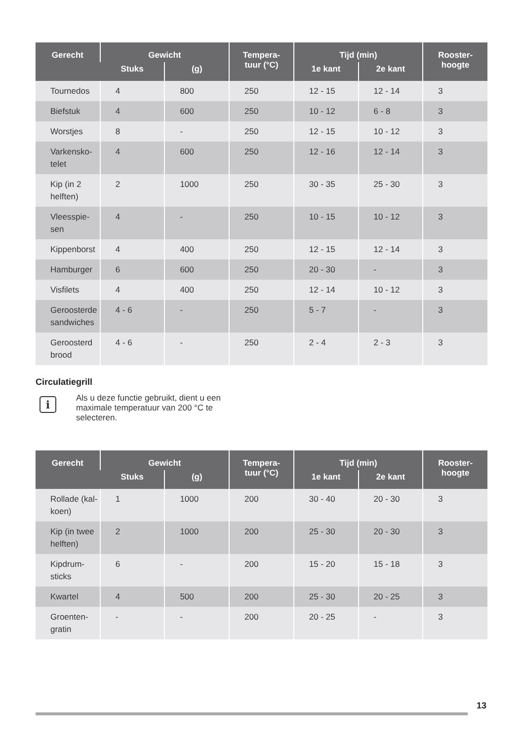| Gerecht | Gewicht | | Tempera- tuur (°C) | Tijd (min) | | Rooster- hoogte |
| --- | --- | --- | --- | --- | --- | --- |
| | Stuks | (g) | | 1e kant | 2e kant | |
| Tournedos | 4 | 800 | 250 | 12 - 15 | 12 - 14 | 3 |
| Biefstuk | 4 | 600 | 250 | 10 - 12 | 6 - 8 | 3 |
| Worstjes | 8 | - | 250 | 12 - 15 | 10 - 12 | 3 |
| Varkensko- telet | 4 | 600 | 250 | 12 - 16 | 12 - 14 | 3 |
| Kip (in 2 helften) | 2 | 1000 | 250 | 30 - 35 | 25 - 30 | 3 |
| Vleesspie- sen | 4 | - | 250 | 10 - 15 | 10 - 12 | 3 |
| Kippenborst | 4 | 400 | 250 | 12 - 15 | 12 - 14 | 3 |
| Hamburger | 6 | 600 | 250 | 20 - 30 | - | 3 |
| Visfilets | 4 | 400 | 250 | 12 - 14 | 10 - 12 | 3 |
| Geroosterde sandwiches | 4 - 6 | - | 250 | 5 - 7 | - | 3 |
| Geroosterd brood | 4 - 6 | - | 250 | 2 - 4 | 2 - 3 | 3 |
Circulatiegrill
i
Als u deze functie gebruikt, dient u een maximale temperatuur van 200 °C te selecteren.
| Gerecht | Gewicht | | Tempera- tuur (°C) | Tijd (min) | | Rooster- hoogte |
| --- | --- | --- | --- | --- | --- | --- |
| | Stuks | (g) | | 1e kant | 2e kant | |
| Rollade (kal- koen) | 1 | 1000 | 200 | 30 - 40 | 20 - 30 | 3 |
| Kip (in twee helften) | 2 | 1000 | 200 | 25 - 30 | 20 - 30 | 3 |
| Kipdrum- sticks | 6 | - | 200 | 15 - 20 | 15 - 18 | 3 |
| Kwartel | 4 | 500 | 200 | 25 - 30 | 20 - 25 | 3 |
| Groenten- gratin | - | - | 200 | 20 - 25 | - | 3 |
13